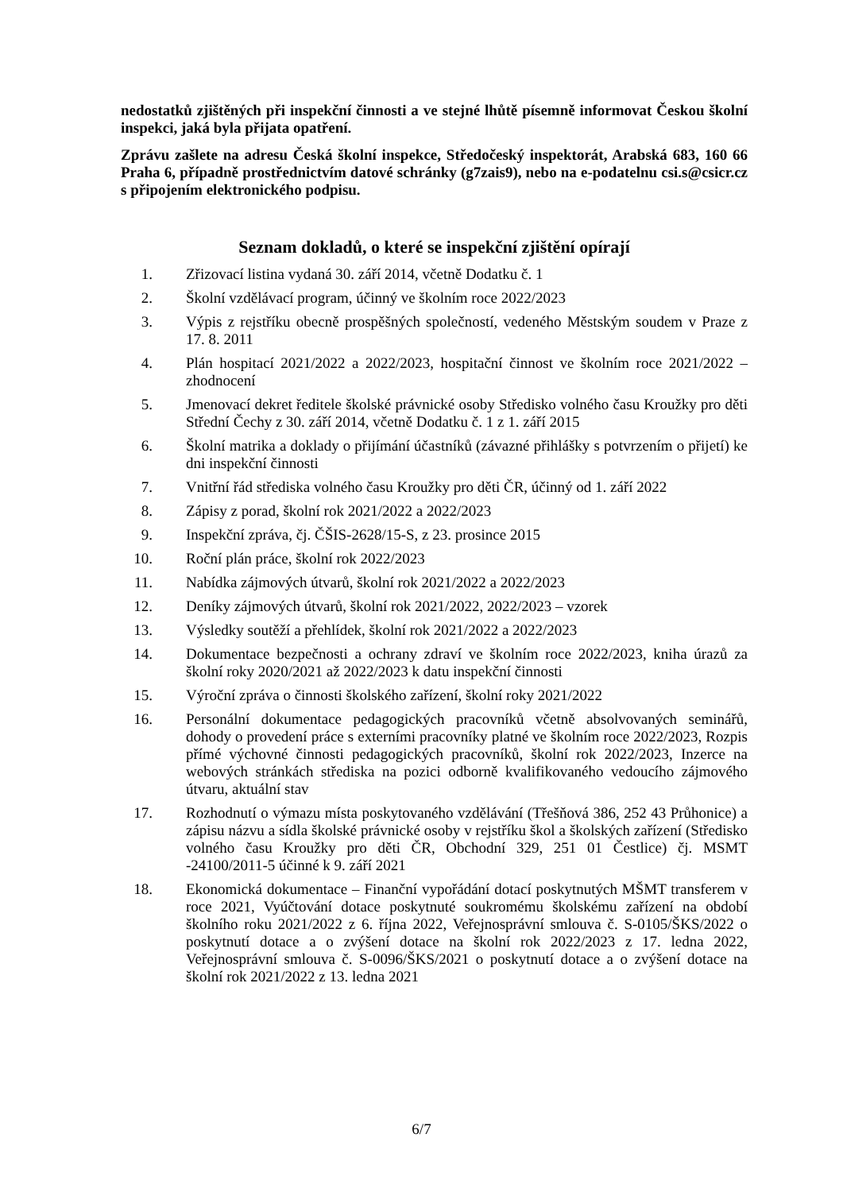nedostatků zjištěných při inspekční činnosti a ve stejné lhůtě písemně informovat Českou školní inspekci, jaká byla přijata opatření.
Zprávu zašlete na adresu Česká školní inspekce, Středočeský inspektorát, Arabská 683, 160 66 Praha 6, případně prostřednictvím datové schránky (g7zais9), nebo na e-podatelnu csi.s@csicr.cz s připojením elektronického podpisu.
Seznam dokladů, o které se inspekční zjištění opírají
1. Zřizovací listina vydaná 30. září 2014, včetně Dodatku č. 1
2. Školní vzdělávací program, účinný ve školním roce 2022/2023
3. Výpis z rejstříku obecně prospěšných společností, vedeného Městským soudem v Praze z 17. 8. 2011
4. Plán hospitací 2021/2022 a 2022/2023, hospitační činnost ve školním roce 2021/2022 – zhodnocení
5. Jmenovací dekret ředitele školské právnické osoby Středisko volného času Kroužky pro děti Střední Čechy z 30. září 2014, včetně Dodatku č. 1 z 1. září 2015
6. Školní matrika a doklady o přijímání účastníků (závazné přihlášky s potvrzením o přijetí) ke dni inspekční činnosti
7. Vnitřní řád střediska volného času Kroužky pro děti ČR, účinný od 1. září 2022
8. Zápisy z porad, školní rok 2021/2022 a 2022/2023
9. Inspekční zpráva, čj. ČŠIS-2628/15-S, z 23. prosince 2015
10. Roční plán práce, školní rok 2022/2023
11. Nabídka zájmových útvarů, školní rok 2021/2022 a 2022/2023
12. Deníky zájmových útvarů, školní rok 2021/2022, 2022/2023 – vzorek
13. Výsledky soutěží a přehlídek, školní rok 2021/2022 a 2022/2023
14. Dokumentace bezpečnosti a ochrany zdraví ve školním roce 2022/2023, kniha úrazů za školní roky 2020/2021 až 2022/2023 k datu inspekční činnosti
15. Výroční zpráva o činnosti školského zařízení, školní roky 2021/2022
16. Personální dokumentace pedagogických pracovníků včetně absolvovaných seminářů, dohody o provedení práce s externími pracovníky platné ve školním roce 2022/2023, Rozpis přímé výchovné činnosti pedagogických pracovníků, školní rok 2022/2023, Inzerce na webových stránkách střediska na pozici odborně kvalifikovaného vedoucího zájmového útvaru, aktuální stav
17. Rozhodnutí o výmazu místa poskytovaného vzdělávání (Třešňová 386, 252 43 Průhonice) a zápisu názvu a sídla školské právnické osoby v rejstříku škol a školských zařízení (Středisko volného času Kroužky pro děti ČR, Obchodní 329, 251 01 Čestlice) čj. MSMT -24100/2011-5 účinné k 9. září 2021
18. Ekonomická dokumentace – Finanční vypořádání dotací poskytnutých MŠMT transferem v roce 2021, Vyúčtování dotace poskytnuté soukromému školskému zařízení na období školního roku 2021/2022 z 6. října 2022, Veřejnosprávní smlouva č. S-0105/ŠKS/2022 o poskytnutí dotace a o zvýšení dotace na školní rok 2022/2023 z 17. ledna 2022, Veřejnosprávní smlouva č. S-0096/ŠKS/2021 o poskytnutí dotace a o zvýšení dotace na školní rok 2021/2022 z 13. ledna 2021
6/7